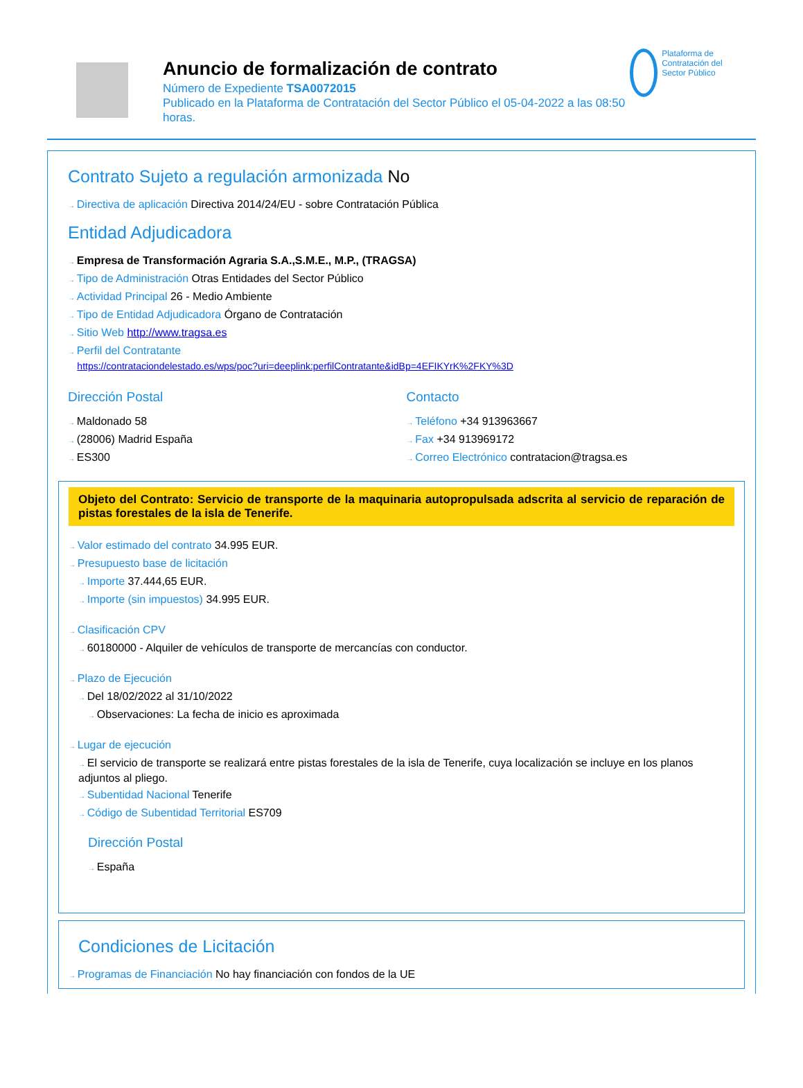Anuncio de formalización de contrato
Número de Expediente TSA0072015
Publicado en la Plataforma de Contratación del Sector Público el 05-04-2022 a las 08:50 horas.
Plataforma de Contratación del Sector Público
Contrato Sujeto a regulación armonizada No
Directiva de aplicación Directiva 2014/24/EU - sobre Contratación Pública
Entidad Adjudicadora
Empresa de Transformación Agraria S.A.,S.M.E., M.P., (TRAGSA)
Tipo de Administración Otras Entidades del Sector Público
Actividad Principal 26 - Medio Ambiente
Tipo de Entidad Adjudicadora Órgano de Contratación
Sitio Web http://www.tragsa.es
Perfil del Contratante
https://contrataciondelestado.es/wps/poc?uri=deeplink:perfilContratante&idBp=4EFIKYrK%2FKY%3D
Dirección Postal
Maldonado 58
(28006) Madrid España
ES300
Contacto
Teléfono +34 913963667
Fax +34 913969172
Correo Electrónico contratacion@tragsa.es
Objeto del Contrato: Servicio de transporte de la maquinaria autopropulsada adscrita al servicio de reparación de pistas forestales de la isla de Tenerife.
Valor estimado del contrato 34.995 EUR.
Presupuesto base de licitación
Importe 37.444,65 EUR.
Importe (sin impuestos) 34.995 EUR.
Clasificación CPV
60180000 - Alquiler de vehículos de transporte de mercancías con conductor.
Plazo de Ejecución
Del 18/02/2022 al 31/10/2022
Observaciones: La fecha de inicio es aproximada
Lugar de ejecución
El servicio de transporte se realizará entre pistas forestales de la isla de Tenerife, cuya localización se incluye en los planos adjuntos al pliego.
Subentidad Nacional Tenerife
Código de Subentidad Territorial ES709
Dirección Postal
España
Condiciones de Licitación
Programas de Financiación No hay financiación con fondos de la UE